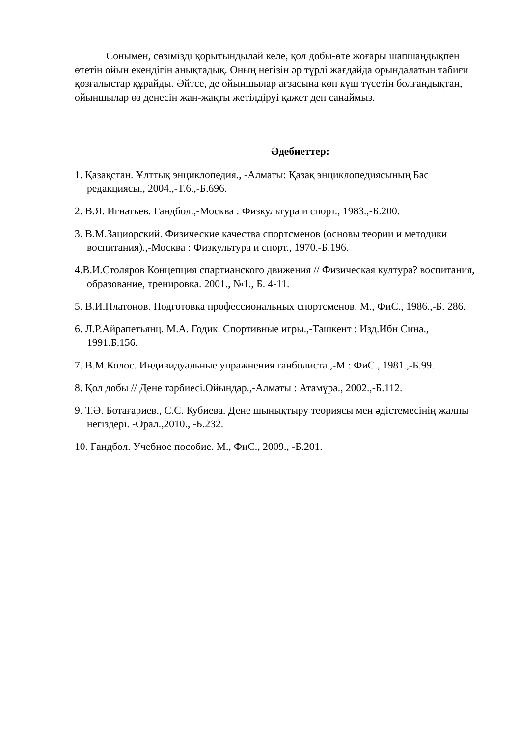Сонымен, сөзімізді қорытындылай келе, қол добы-өте жоғары шапшаңдықпен өтетін ойын екендігін анықтадық. Оның негізін әр түрлі жағдайда орындалатын табиғи қозғалыстар құрайды. Әйтсе, де ойыншылар ағзасына көп күш түсетін болғандықтан, ойыншылар өз денесін жан-жақты жетілдіруі қажет деп санаймыз.
Әдебиеттер:
1. Қазақстан. Ұлттық энциклопедия., -Алматы: Қазақ энциклопедиясының Бас редакциясы., 2004.,-Т.6.,-Б.696.
2. В.Я. Игнатьев. Гандбол.,-Москва : Физкультура и спорт., 1983.,-Б.200.
3. В.М.Зациорский. Физические качества спортсменов (основы теории и методики воспитания).,-Москва : Физкультура и спорт., 1970.-Б.196.
4.В.И.Столяров Концепция спартианского движения // Физическая култура? воспитания, образование, тренировка. 2001., №1., Б. 4-11.
5. В.И.Платонов. Подготовка профессиональных спортсменов. М., ФиС., 1986.,-Б. 286.
6. Л.Р.Айрапетьянц. М.А. Годик. Спортивные игры.,-Ташкент : Изд.Ибн Сина., 1991.Б.156.
7. В.М.Колос. Индивидуальные упражнения ганболиста.,-М : ФиС., 1981.,-Б.99.
8. Қол добы // Дене тәрбиесі.Ойындар.,-Алматы : Атамұра., 2002.,-Б.112.
9. Т.Ә. Ботағариев., С.С. Кубиева. Дене шынықтыру теориясы мен әдістемесінің жалпы негіздері. -Орал.,2010., -Б.232.
10. Гандбол. Учебное пособие. М., ФиС., 2009., -Б.201.